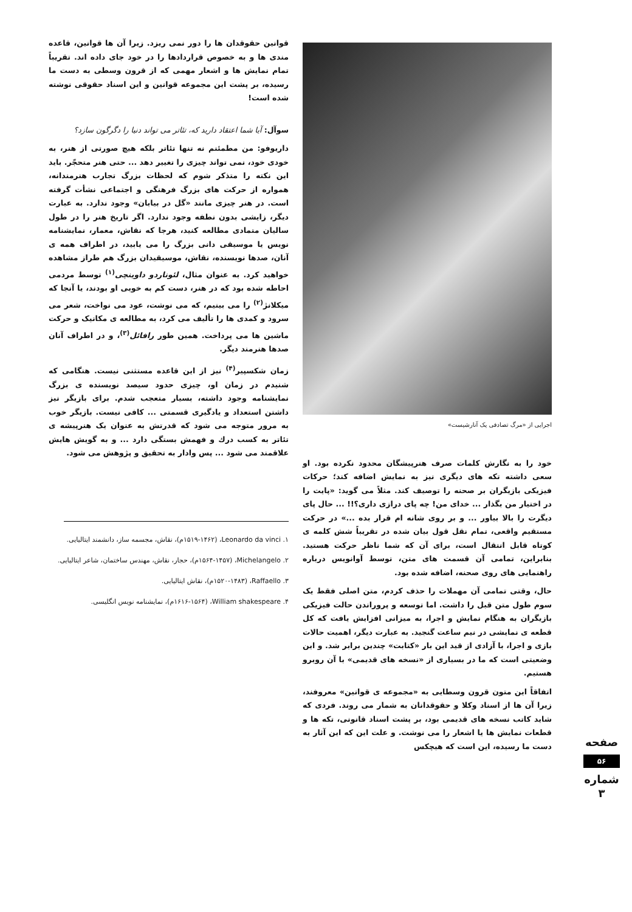اجرایی از «مرگ تصادفی یک آنارشیست»
خود را به نگارش کلمات صرف هنرپیشگان محدود نکرده بود. او سعی داشته تکه های دیگری نیز به نمایش اضافه کند؛ حرکات فیزیکی بازیگران بر صحنه را توصیف کند. مثلاً می گوید: «پایت را در اختیار من بگذار ... خدای من! چه پای درازی داری؟!! ... حال پای دیگرت را بالا بیاور ... و بر روی شانه ام قرار بده ...» در حرکت مستقیم واقعی، تمام نقل قول بیان شده در تقریباً شش کلمه ی کوتاه قابل انتقال است، برای آن که شما ناظر حرکت هستید. بنابراین، تمامی آن قسمت های متن، توسط آوانویس درباره راهنمایی های روی صحنه، اضافه شده بود.
حال، وقتی تمامی آن مهملات را حذف کردم، متن اصلی فقط یک سوم طول متن قبل را داشت. اما توسعه و پروراندن حالت فیزیکی بازیگران به هنگام نمایش و اجرا، به میزانی افزایش یافت که کل قطعه ی نمایشی در نیم ساعت گنجید. به عبارت دیگر، اهمیت حالات بازی و اجرا، با آزادی از قید این بار «کتابت» چندین برابر شد. و این وضعیتی است که ما در بسیاری از «نسخه های قدیمی» با آن روبرو هستیم.
اتفاقاً این متون قرون وسطایی به «مجموعه ی قوانین» معروفند، زیرا آن ها از اسناد وکلا و حقوقدانان به شمار می روند. فردی که شاید کاتب نسخه های قدیمی بود، بر پشت اسناد قانونی، تکه ها و قطعات نمایش ها یا اشعار را می نوشت. و علت این که این آثار به دست ما رسیده، این است که هیچکس
قوانین حقوقدان ها را دور نمی ریزد. زیرا آن ها قوانین، قاعده مندی ها و به خصوص قراردادها را در خود جای داده اند. تقریباً تمام نمایش ها و اشعار مهمی که از قرون وسطی به دست ما رسیده، بر پشت این مجموعه قوانین و این اسناد حقوقی نوشته شده است!
سوآل: آیا شما اعتقاد دارید که، تئاتر می تواند دنیا را دگرگون سازد؟
داریوفو: من مطمئنم نه تنها تئاتر بلکه هیچ صورتی از هنر، به خودی خود، نمی تواند چیزی را تغییر دهد ... حتی هنر متحجّر. باید این نکته را متذکر شوم که لحظات بزرگ تجارب هنرمندانه، همواره از حرکت های بزرگ فرهنگی و اجتماعی نشأت گرفته است. در هنر چیزی مانند «گل در بیابان» وجود ندارد. به عبارت دیگر، زایشی بدون نطفه وجود ندارد. اگر تاریخ هنر را در طول سالیان متمادی مطالعه کنید، هرجا که نقاش، معمار، نمایشنامه نویس یا موسیقی دانی بزرگ را می یابید، در اطراف همه ی آنان، صدها نویسنده، نقاش، موسیقیدان بزرگ هم طراز مشاهده خواهید کرد. به عنوان مثال، لئوناردو داوینچی<sup>(۱)</sup> توسط مردمی احاطه شده بود که در هنر، دست کم به خوبی او بودند، یا آنجا که میکلانژ<sup>(۲)</sup> را می بینیم، که می نوشت، عود می نواخت، شعر می سرود و کمدی ها را تألیف می کرد، به مطالعه ی مکانیک و حرکت ماشین ها می پرداخت. همین طور رافائل<sup>(۳)</sup>، و در اطراف آنان صدها هنرمند دیگر.
زمان شکسپیر<sup>(۴)</sup> نیز از این قاعده مستثنی نیست. هنگامی که شنیدم در زمان او، چیزی حدود سیصد نویسنده ی بزرگ نمایشنامه وجود داشته، بسیار متعجب شدم. برای بازیگر نیز داشتن استعداد و یادگیری قسمتی ... کافی نیست. بازیگر خوب به مرور متوجه می شود که قدرتش به عنوان یک هنرپیشه ی تئاتر به کسب درك و فهمش بستگی دارد ... و به گویش هایش علاقمند می شود ... پس وادار به تحقیق و پژوهش می شود.
۱. Leonardo da vinci، (۱۵۱۹-۱۴۶۲م)، نقاش، مجسمه ساز، دانشمند ایتالیایی.
۲. Michelangelo، (۱۵۶۴-۱۴۵۷م)، حجار، نقاش، مهندس ساختمان، شاعر ایتالیایی.
۳. Raffaello، (۱۵۲۰-۱۴۸۳م)، نقاش ایتالیایی.
۴. William shakespeare، (۱۶۱۶-۱۵۶۴م)، نمایشنامه نویس انگلیسی.
صفحه
۵۶
شماره ۳